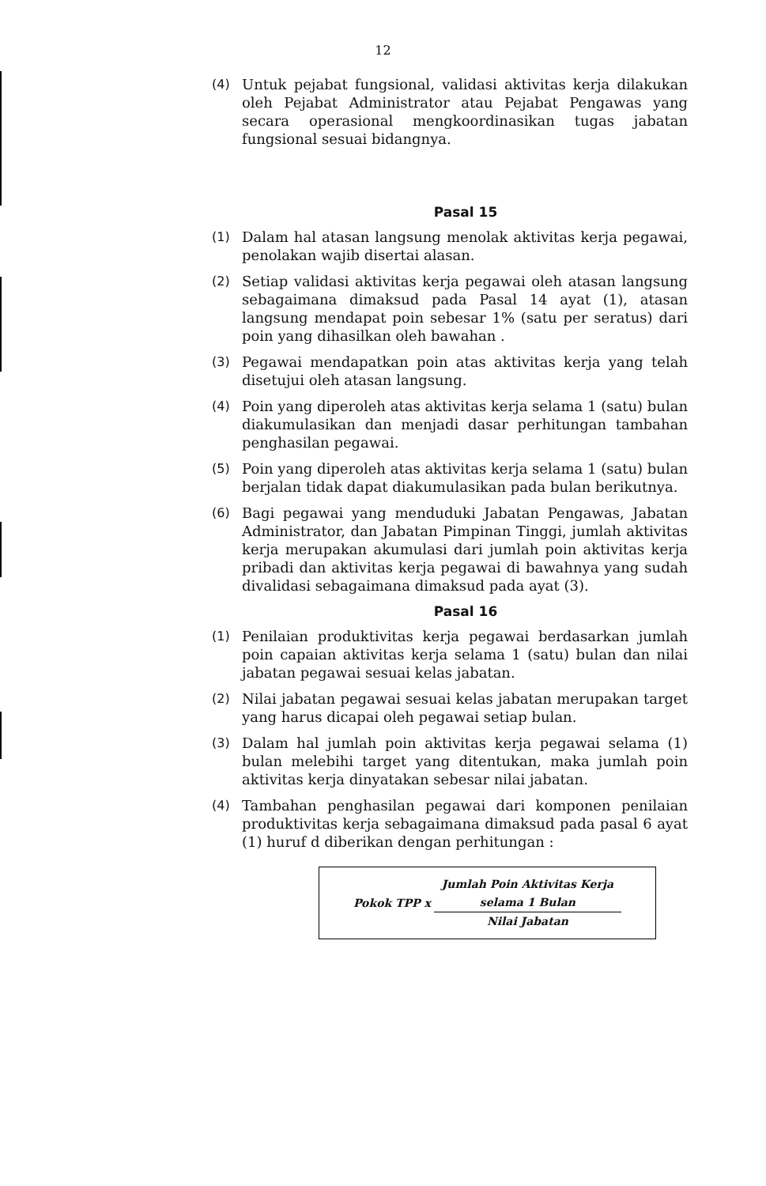12
(4) Untuk pejabat fungsional, validasi aktivitas kerja dilakukan oleh Pejabat Administrator atau Pejabat Pengawas yang secara operasional mengkoordinasikan tugas jabatan fungsional sesuai bidangnya.
Pasal 15
(1) Dalam hal atasan langsung menolak aktivitas kerja pegawai, penolakan wajib disertai alasan.
(2) Setiap validasi aktivitas kerja pegawai oleh atasan langsung sebagaimana dimaksud pada Pasal 14 ayat (1), atasan langsung mendapat poin sebesar 1% (satu per seratus) dari poin yang dihasilkan oleh bawahan .
(3) Pegawai mendapatkan poin atas aktivitas kerja yang telah disetujui oleh atasan langsung.
(4) Poin yang diperoleh atas aktivitas kerja selama 1 (satu) bulan diakumulasikan dan menjadi dasar perhitungan tambahan penghasilan pegawai.
(5) Poin yang diperoleh atas aktivitas kerja selama 1 (satu) bulan berjalan tidak dapat diakumulasikan pada bulan berikutnya.
(6) Bagi pegawai yang menduduki Jabatan Pengawas, Jabatan Administrator, dan Jabatan Pimpinan Tinggi, jumlah aktivitas kerja merupakan akumulasi dari jumlah poin aktivitas kerja pribadi dan aktivitas kerja pegawai di bawahnya yang sudah divalidasi sebagaimana dimaksud pada ayat (3).
Pasal 16
(1) Penilaian produktivitas kerja pegawai berdasarkan jumlah poin capaian aktivitas kerja selama 1 (satu) bulan dan nilai jabatan pegawai sesuai kelas jabatan.
(2) Nilai jabatan pegawai sesuai kelas jabatan merupakan target yang harus dicapai oleh pegawai setiap bulan.
(3) Dalam hal jumlah poin aktivitas kerja pegawai selama (1) bulan melebihi target yang ditentukan, maka jumlah poin aktivitas kerja dinyatakan sebesar nilai jabatan.
(4) Tambahan penghasilan pegawai dari komponen penilaian produktivitas kerja sebagaimana dimaksud pada pasal 6 ayat (1) huruf d diberikan dengan perhitungan :
Pokok TPP x
Jumlah Poin Aktivitas Kerja
selama 1 Bulan
Nilai Jabatan